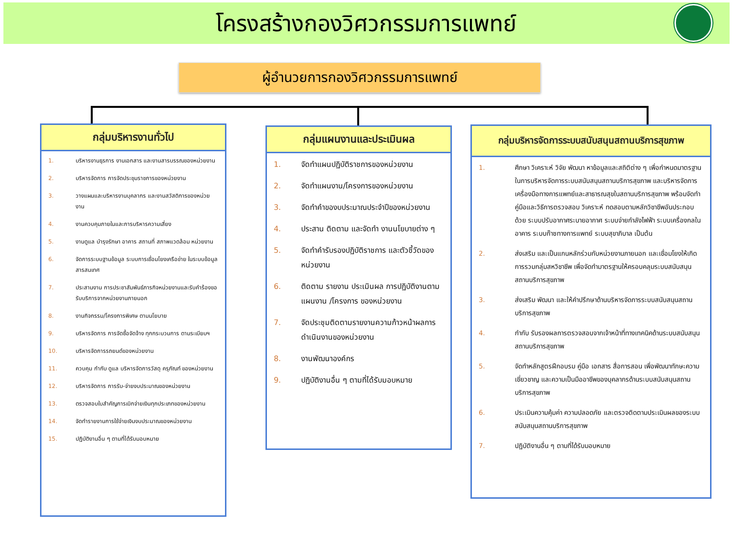โครงสร้างกองวิศวกรรมการแพทย์
ผู้อำนวยการกองวิศวกรรมการแพทย์
กลุ่มบริหารงานทั่วไป
1. บริหารงานธุรการ งานเอกสาร และงานสารบรรณของหน่วยงาน
2. บริหารจัดการ การจัดประชุมราชการของหน่วยงาน
3. วางแผนและบริหารงานบุคลากร และงานสวัสดิการของหน่วยงาน
4. งานควบคุมภายในและการบริหารความเสี่ยง
5. งานดูแล บำรุงรักษา อาคาร สถานที่ สภาพแวดล้อม หน่วยงาน
6. จัดการระบบฐานข้อมูล ระบบการเชื่อมโยงเครือข่าย ในระบบข้อมูลสารสนเทศ
7. ประสานงาน การประชาสัมพันธ์ภารกิจหน่วยงานและรับคำร้องขอรับบริการจากหน่วยงานภายนอก
8. งานกิจกรรม/โครงการพิเศษ ตามนโยบาย
9. บริหารจัดการ การจัดซื้อจัดจ้าง ทุกกระบวนการ ตามระเบียบฯ
10. บริหารจัดการรถยนต์ของหน่วยงาน
11. ควบคุม กำกับ ดูแล บริหารจัดการวัสดุ ครุภัณฑ์ ของหน่วยงาน
12. บริหารจัดการ การรับ-จ่ายงบประมาณของหน่วยงาน
13. ตรวจสอบใบสำคัญการเบิกจ่ายเงินทุกประเภทของหน่วยงาน
14. จัดทำรายงานการใช้จ่ายเงินงบประมาณของหน่วยงาน
15. ปฏิบัติงานอื่น ๆ ตามที่ได้รับมอบหมาย
กลุ่มแผนงานและประเมินผล
1. จัดทำแผนปฏิบัติราชการของหน่วยงาน
2. จัดทำแผนงาน/โครงการของหน่วยงาน
3. จัดทำคำของบประมาณประจำปีของหน่วยงาน
4. ประสาน ติดตาม และจัดทำ งานนโยบายต่าง ๆ
5. จัดทำคำรับรองปฏิบัติราชการ และตัวชี้วัดของหน่วยงาน
6. ติดตาม รายงาน ประเมินผล การปฏิบัติงานตามแผนงาน /โครงการ ของหน่วยงาน
7. จัดประชุมติดตามรายงานความก้าวหน้าผลการดำเนินงานของหน่วยงาน
8. งานพัฒนาองค์กร
9. ปฏิบัติงานอื่น ๆ ตามที่ได้รับมอบหมาย
กลุ่มบริหารจัดการระบบสนับสนุนสถานบริการสุขภาพ
1. ศึกษา วิเคราะห์ วิจัย พัฒนา หาข้อมูลและสถิติต่าง ๆ เพื่อกำหนดมาตรฐานในการบริหารจัดการระบบสนับสนุนสถานบริการสุขภาพ และบริหารจัดการเครื่องมือทางการแพทย์และสาธารณสุขในสถานบริการสุขภาพ พร้อมจัดทำคู่มือและวิธีการตรวจสอบ วิเคราะห์ ทดสอบตามหลักวิชาชีพอันประกอบด้วย ระบบปรับอากาศระบายอากาศ ระบบจ่ายกำลังไฟฟ้า ระบบเครื่องกลในอาคาร ระบบก๊าซทางการแพทย์ ระบบสุขาภิบาล เป็นต้น
2. ส่งเสริม และเป็นแกนหลักร่วมกับหน่วยงานภายนอก และเชื่อมโยงให้เกิดการรวมกลุ่มสหวิชาชีพ เพื่อจัดทำมาตรฐานให้ครอบคลุมระบบสนับสนุนสถานบริการสุขภาพ
3. ส่งเสริม พัฒนา และให้คำปรึกษาด้านบริหารจัดการระบบสนับสนุนสถานบริการสุขภาพ
4. กำกับ รับรองผลการตรวจสอบจากเจ้าหน้าที่ทางเทคนิคด้านระบบสนับสนุนสถานบริการสุขภาพ
5. จัดทำหลักสูตรฝึกอบรม คู่มือ เอกสาร สื่อการสอน เพื่อพัฒนาทักษะความเชี่ยวชาญ และความเป็นมืออาชีพของบุคลากรด้านระบบสนับสนุนสถานบริการสุขภาพ
6. ประเมินความคุ้มค่า ความปลอดภัย และตรวจติดตามประเมินผลของระบบสนับสนุนสถานบริการสุขภาพ
7. ปฏิบัติงานอื่น ๆ ตามที่ได้รับมอบหมาย